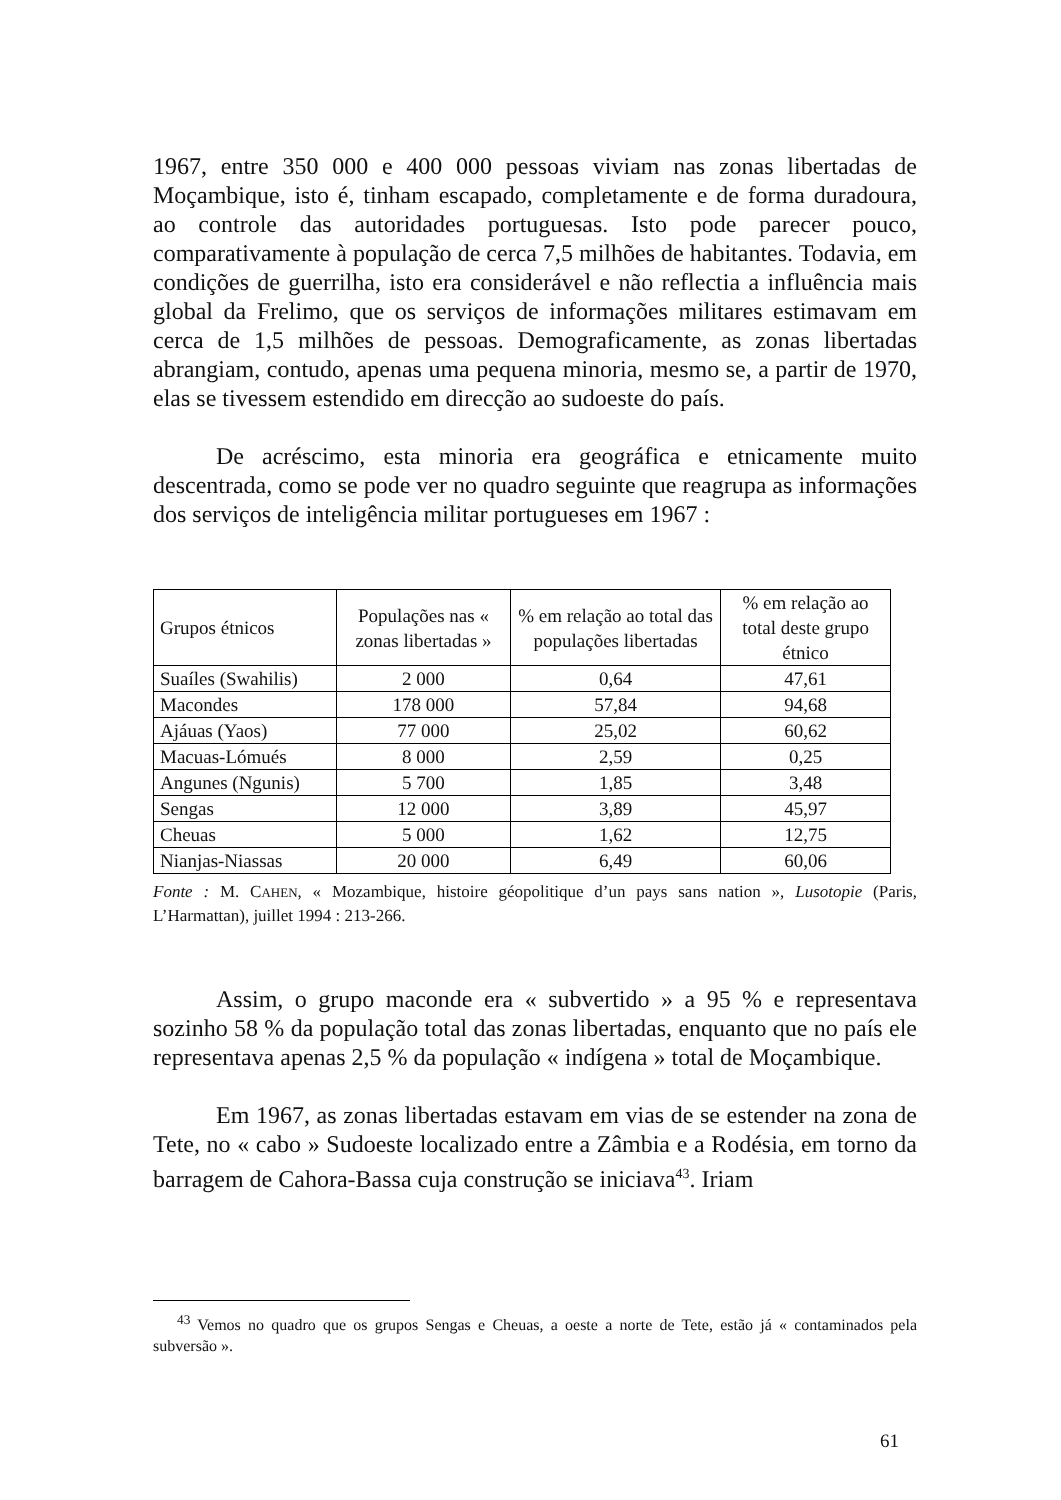1967, entre 350 000 e 400 000 pessoas viviam nas zonas libertadas de Moçambique, isto é, tinham escapado, completamente e de forma duradoura, ao controle das autoridades portuguesas. Isto pode parecer pouco, comparativamente à população de cerca 7,5 milhões de habitantes. Todavia, em condições de guerrilha, isto era considerável e não reflectia a influência mais global da Frelimo, que os serviços de informações militares estimavam em cerca de 1,5 milhões de pessoas. Demograficamente, as zonas libertadas abrangiam, contudo, apenas uma pequena minoria, mesmo se, a partir de 1970, elas se tivessem estendido em direcção ao sudoeste do país.
De acréscimo, esta minoria era geográfica e etnicamente muito descentrada, como se pode ver no quadro seguinte que reagrupa as informações dos serviços de inteligência militar portugueses em 1967 :
| Grupos étnicos | Populações nas « zonas libertadas » | % em relação ao total das populações libertadas | % em relação ao total deste grupo étnico |
| --- | --- | --- | --- |
| Suaíles (Swahilis) | 2 000 | 0,64 | 47,61 |
| Macondes | 178 000 | 57,84 | 94,68 |
| Ajáuas (Yaos) | 77 000 | 25,02 | 60,62 |
| Macuas-Lómués | 8 000 | 2,59 | 0,25 |
| Angunes (Ngunis) | 5 700 | 1,85 | 3,48 |
| Sengas | 12 000 | 3,89 | 45,97 |
| Cheuas | 5 000 | 1,62 | 12,75 |
| Nianjas-Niassas | 20 000 | 6,49 | 60,06 |
Fonte : M. CAHEN, « Mozambique, histoire géopolitique d’un pays sans nation », Lusotopie (Paris, L’Harmattan), juillet 1994 : 213-266.
Assim, o grupo maconde era « subvertido » a 95 % e representava sozinho 58 % da população total das zonas libertadas, enquanto que no país ele representava apenas 2,5 % da população « indígena » total de Moçambique.
Em 1967, as zonas libertadas estavam em vias de se estender na zona de Tete, no « cabo » Sudoeste localizado entre a Zâmbia e a Rodésia, em torno da barragem de Cahora-Bassa cuja construção se iniciava<sup>43</sup>. Iriam
<sup>43</sup> Vemos no quadro que os grupos Sengas e Cheuas, a oeste a norte de Tete, estão já « contaminados pela subversão ».
61